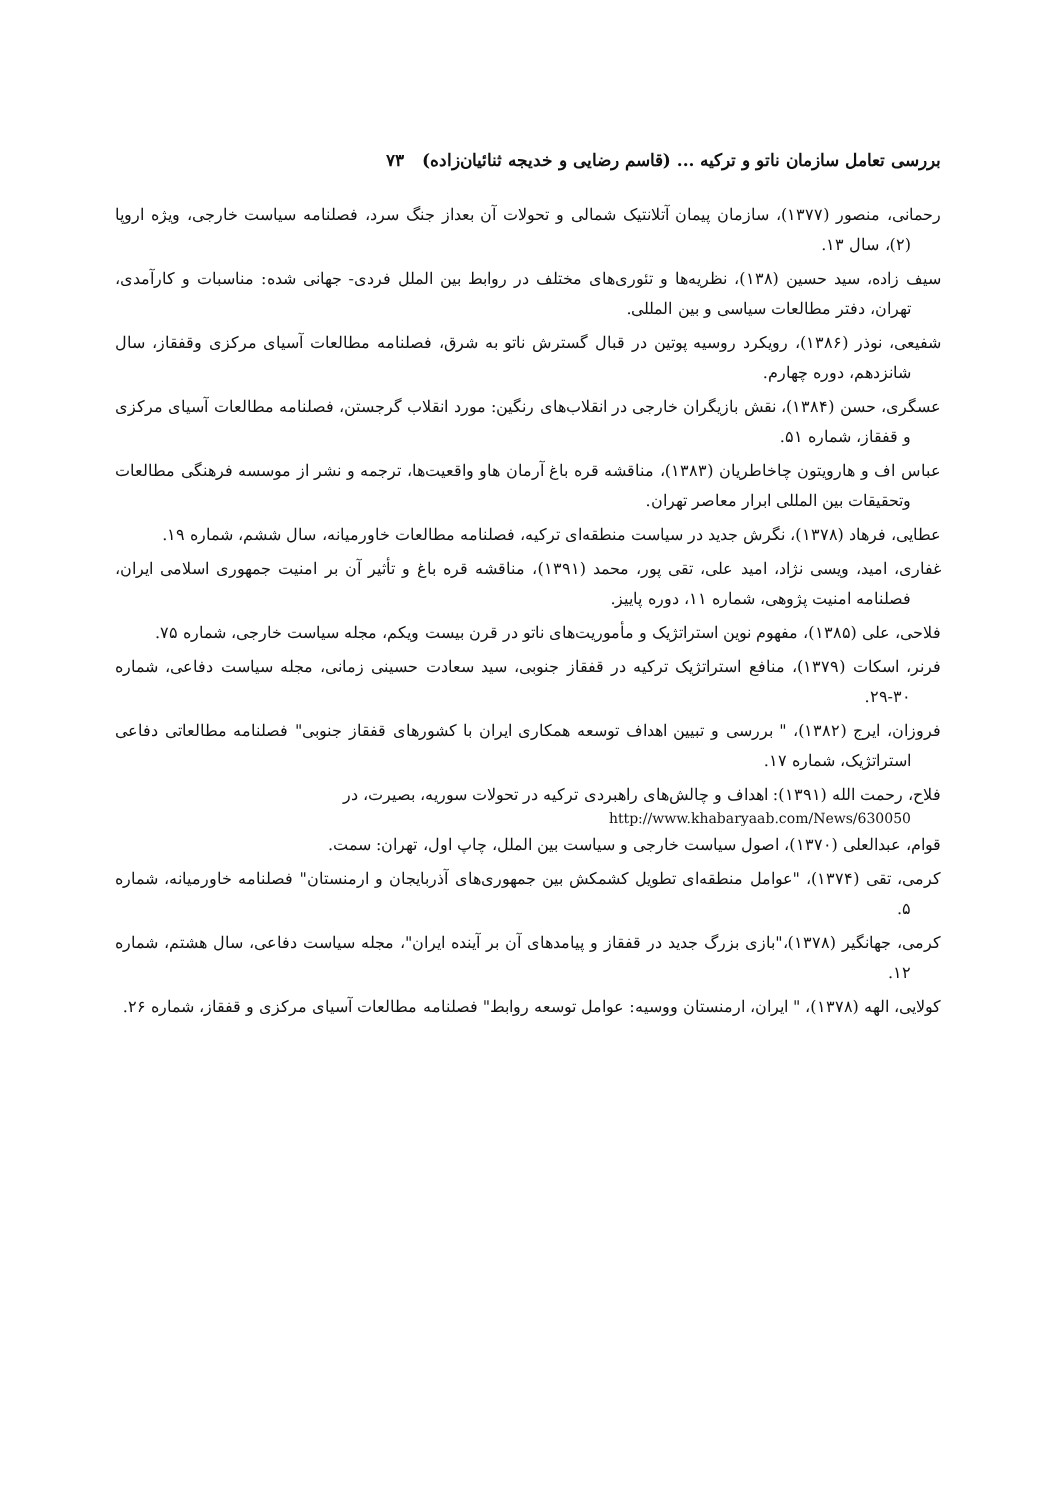بررسی تعامل سازمان ناتو و ترکیه ... (قاسم رضایی و خدیجه ثنائیان‌زاده) ۷۳
رحمانی، منصور (۱۳۷۷)، سازمان پیمان آتلانتیک شمالی و تحولات آن بعداز جنگ سرد، فصلنامه سیاست خارجی، ویژه اروپا (۲)، سال ۱۳.
سیف زاده، سید حسین (۱۳۸)، نظریه‌ها و تئوری‌های مختلف در روابط بین الملل فردی- جهانی شده: مناسبات و کارآمدی، تهران، دفتر مطالعات سیاسی و بین المللی.
شفیعی، نوذر (۱۳۸۶)، رویکرد روسیه پوتین در قبال گسترش ناتو به شرق، فصلنامه مطالعات آسیای مرکزی وقفقاز، سال شانزدهم، دوره چهارم.
عسگری، حسن (۱۳۸۴)، نقش بازیگران خارجی در انقلاب‌های رنگین: مورد انقلاب گرجستن، فصلنامه مطالعات آسیای مرکزی و قفقاز، شماره ۵۱.
عباس اف و هارویتون چاخاطریان (۱۳۸۳)، مناقشه قره باغ آرمان هاو واقعیت‌ها، ترجمه و نشر از موسسه فرهنگی مطالعات وتحقیقات بین المللی ابرار معاصر تهران.
عطایی، فرهاد (۱۳۷۸)، نگرش جدید در سیاست منطقه‌ای ترکیه، فصلنامه مطالعات خاورمیانه، سال ششم، شماره ۱۹.
غفاری، امید، ویسی نژاد، امید علی، تقی پور، محمد (۱۳۹۱)، مناقشه قره باغ و تأثیر آن بر امنیت جمهوری اسلامی ایران، فصلنامه امنیت پژوهی، شماره ۱۱، دوره پاییز.
فلاحی، علی (۱۳۸۵)، مفهوم نوین استراتژیک و مأموریت‌های ناتو در قرن بیست ویکم، مجله سیاست خارجی، شماره ۷۵.
فرنر، اسکات (۱۳۷۹)، منافع استراتژیک ترکیه در قفقاز جنوبی، سید سعادت حسینی زمانی، مجله سیاست دفاعی، شماره ۳۰-۲۹.
فروزان، ایرج (۱۳۸۲)، " بررسی و تبیین اهداف توسعه همکاری ایران با کشورهای قفقاز جنوبی" فصلنامه مطالعاتی دفاعی استراتژیک، شماره ۱۷.
فلاح، رحمت الله (۱۳۹۱): اهداف و چالش‌های راهبردی ترکیه در تحولات سوریه، بصیرت، در
http://www.khabaryaab.com/News/630050
قوام، عبدالعلی (۱۳۷۰)، اصول سیاست خارجی و سیاست بین الملل، چاپ اول، تهران: سمت.
کرمی، تقی (۱۳۷۴)، "عوامل منطقه‌ای تطویل کشمکش بین جمهوری‌های آذربایجان و ارمنستان" فصلنامه خاورمیانه، شماره ۵.
کرمی، جهانگیر (۱۳۷۸)،"بازی بزرگ جدید در قفقاز و پیامدهای آن بر آینده ایران"، مجله سیاست دفاعی، سال هشتم، شماره ۱۲.
کولایی، الهه (۱۳۷۸)، " ایران، ارمنستان ووسیه: عوامل توسعه روابط" فصلنامه مطالعات آسیای مرکزی و قفقاز، شماره ۲۶.